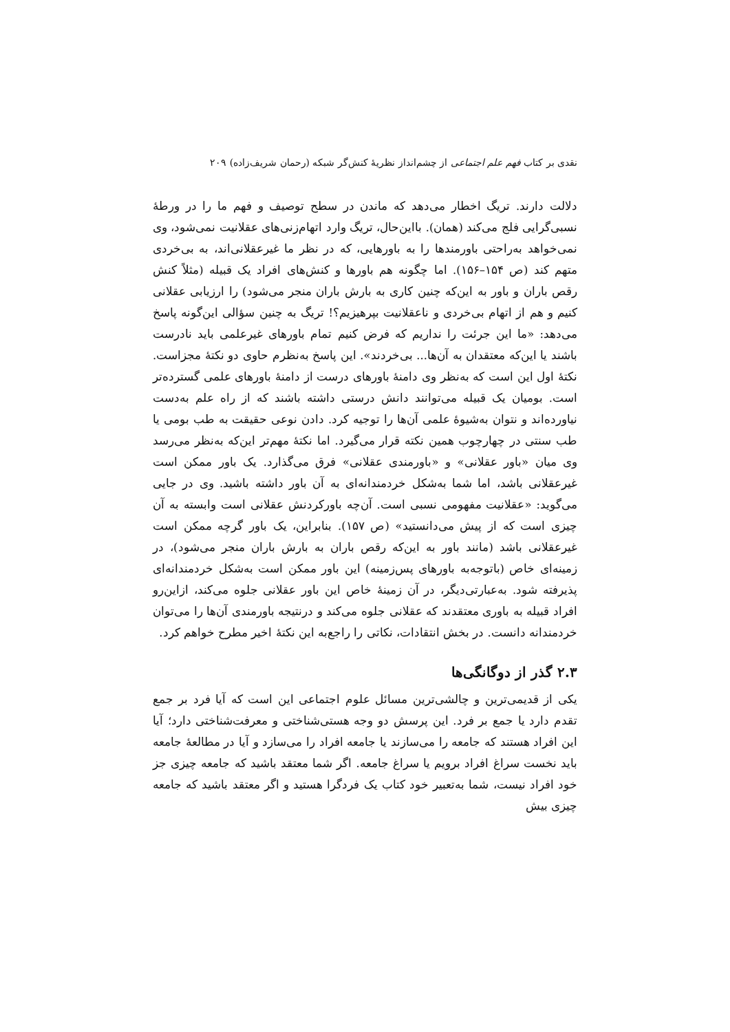نقدی بر کتاب فهم علم اجتماعی از چشم‌انداز نظریهٔ کنش‌گر شبکه (رحمان شریف‌زاده) ۲۰۹
دلالت دارند. تریگ اخطار می‌دهد که ماندن در سطح توصیف و فهم ما را در ورطهٔ نسبی‌گرایی فلج می‌کند (همان). بااین‌حال، تریگ وارد اتهام‌زنی‌های عقلانیت نمی‌شود، وی نمی‌خواهد به‌راحتی باورمندها را به باورهایی، که در نظر ما غیرعقلانی‌اند، به بی‌خردی متهم کند (ص ۱۵۴–۱۵۶). اما چگونه هم باورها و کنش‌های افراد یک قبیله (مثلاً کنش رقص باران و باور به این‌که چنین کاری به بارش باران منجر می‌شود) را ارزیابی عقلانی کنیم و هم از اتهام بی‌خردی و ناعقلانیت بپرهیزیم؟! تریگ به چنین سؤالی این‌گونه پاسخ می‌دهد: «ما این جرئت را نداریم که فرض کنیم تمام باورهای غیرعلمی باید نادرست باشند یا این‌که معتقدان به آن‌ها... بی‌خردند». این پاسخ به‌نظرم حاوی دو نکتهٔ مجزاست. نکتهٔ اول این است که به‌نظر وی دامنهٔ باورهای درست از دامنهٔ باورهای علمی گسترده‌تر است. بومیان یک قبیله می‌توانند دانش درستی داشته باشند که از راه علم به‌دست نیاورده‌اند و نتوان به‌شیوهٔ علمی آن‌ها را توجیه کرد. دادن نوعی حقیقت به طب بومی یا طب سنتی در چهارچوب همین نکته قرار می‌گیرد. اما نکتهٔ مهم‌تر این‌که به‌نظر می‌رسد وی میان «باور عقلانی» و «باورمندی عقلانی» فرق می‌گذارد. یک باور ممکن است غیرعقلانی باشد، اما شما به‌شکل خردمندانه‌ای به آن باور داشته باشید. وی در جایی می‌گوید: «عقلانیت مفهومی نسبی است. آن‌چه باورکردنش عقلانی است وابسته به آن چیزی است که از پیش می‌دانستید» (ص ۱۵۷). بنابراین، یک باور گرچه ممکن است غیرعقلانی باشد (مانند باور به این‌که رقص باران به بارش باران منجر می‌شود)، در زمینه‌ای خاص (باتوجه‌به باورهای پس‌زمینه) این باور ممکن است به‌شکل خردمندانه‌ای پذیرفته شود. به‌عبارتی‌دیگر، در آن زمینهٔ خاص این باور عقلانی جلوه می‌کند، ازاین‌رو افراد قبیله به باوری معتقدند که عقلانی جلوه می‌کند و درنتیجه باورمندی آن‌ها را می‌توان خردمندانه دانست. در بخش انتقادات، نکاتی را راجع‌به این نکتهٔ اخیر مطرح خواهم کرد.
۲.۳ گذر از دوگانگی‌ها
یکی از قدیمی‌ترین و چالشی‌ترین مسائل علوم اجتماعی این است که آیا فرد بر جمع تقدم دارد یا جمع بر فرد. این پرسش دو وجه هستی‌شناختی و معرفت‌شناختی دارد؛ آیا این افراد هستند که جامعه را می‌سازند یا جامعه افراد را می‌سازد و آیا در مطالعهٔ جامعه باید نخست سراغ افراد برویم یا سراغ جامعه. اگر شما معتقد باشید که جامعه چیزی جز خود افراد نیست، شما به‌تعبیر خود کتاب یک فردگرا هستید و اگر معتقد باشید که جامعه چیزی بیش